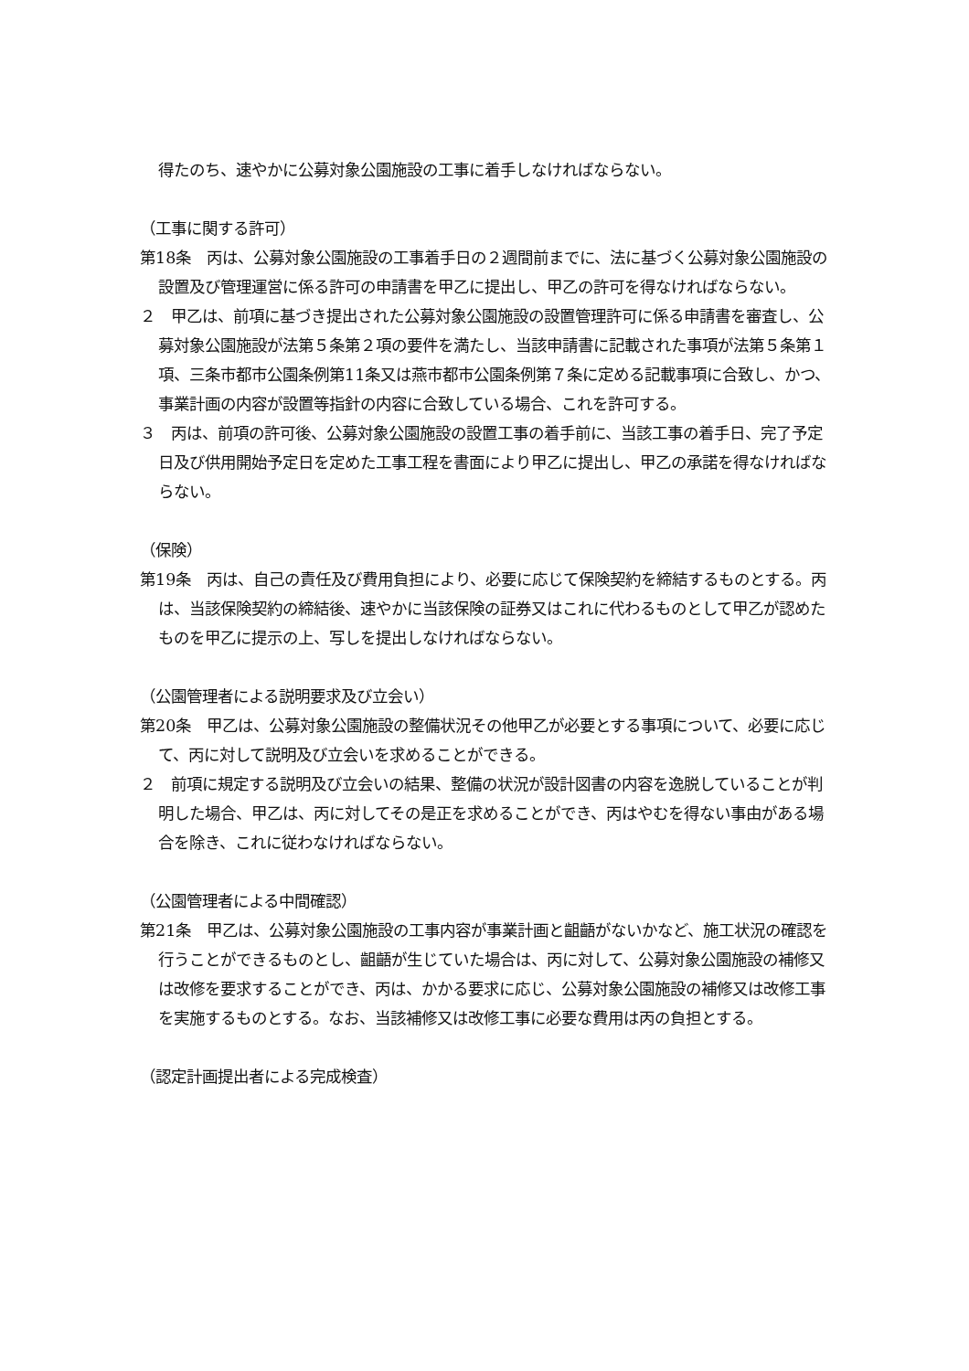得たのち、速やかに公募対象公園施設の工事に着手しなければならない。
（工事に関する許可）
第18条　丙は、公募対象公園施設の工事着手日の２週間前までに、法に基づく公募対象公園施設の設置及び管理運営に係る許可の申請書を甲乙に提出し、甲乙の許可を得なければならない。
２　甲乙は、前項に基づき提出された公募対象公園施設の設置管理許可に係る申請書を審査し、公募対象公園施設が法第５条第２項の要件を満たし、当該申請書に記載された事項が法第５条第１項、三条市都市公園条例第11条又は燕市都市公園条例第７条に定める記載事項に合致し、かつ、事業計画の内容が設置等指針の内容に合致している場合、これを許可する。
３　丙は、前項の許可後、公募対象公園施設の設置工事の着手前に、当該工事の着手日、完了予定日及び供用開始予定日を定めた工事工程を書面により甲乙に提出し、甲乙の承諾を得なければならない。
（保険）
第19条　丙は、自己の責任及び費用負担により、必要に応じて保険契約を締結するものとする。丙は、当該保険契約の締結後、速やかに当該保険の証券又はこれに代わるものとして甲乙が認めたものを甲乙に提示の上、写しを提出しなければならない。
（公園管理者による説明要求及び立会い）
第20条　甲乙は、公募対象公園施設の整備状況その他甲乙が必要とする事項について、必要に応じて、丙に対して説明及び立会いを求めることができる。
２　前項に規定する説明及び立会いの結果、整備の状況が設計図書の内容を逸脱していることが判明した場合、甲乙は、丙に対してその是正を求めることができ、丙はやむを得ない事由がある場合を除き、これに従わなければならない。
（公園管理者による中間確認）
第21条　甲乙は、公募対象公園施設の工事内容が事業計画と齟齬がないかなど、施工状況の確認を行うことができるものとし、齟齬が生じていた場合は、丙に対して、公募対象公園施設の補修又は改修を要求することができ、丙は、かかる要求に応じ、公募対象公園施設の補修又は改修工事を実施するものとする。なお、当該補修又は改修工事に必要な費用は丙の負担とする。
（認定計画提出者による完成検査）